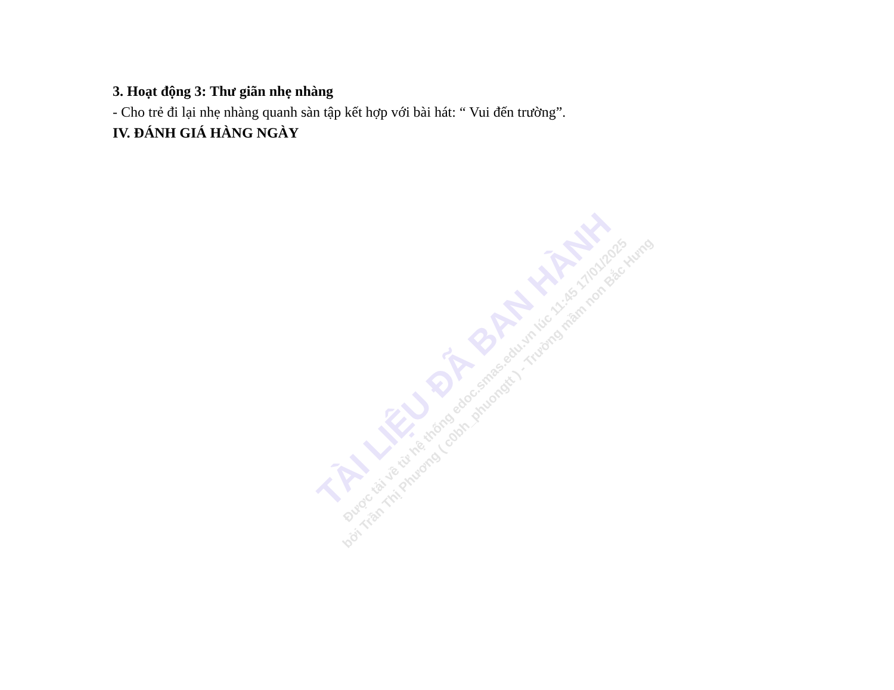3. Hoạt động 3: Thư giãn nhẹ nhàng
- Cho trẻ đi lại nhẹ nhàng quanh sàn tập kết hợp với bài hát: “ Vui đến trường”.
IV. ĐÁNH GIÁ HÀNG NGÀY
TÀI LIỆU ĐÃ BAN HÀNH
Được tải về từ hệ thống edoc.smas.edu.vn lúc 11:45 17/01/2025
bởi Trần Thị Phương ( c0bh_phuongtt ) - Trường mầm non Bắc Hưng